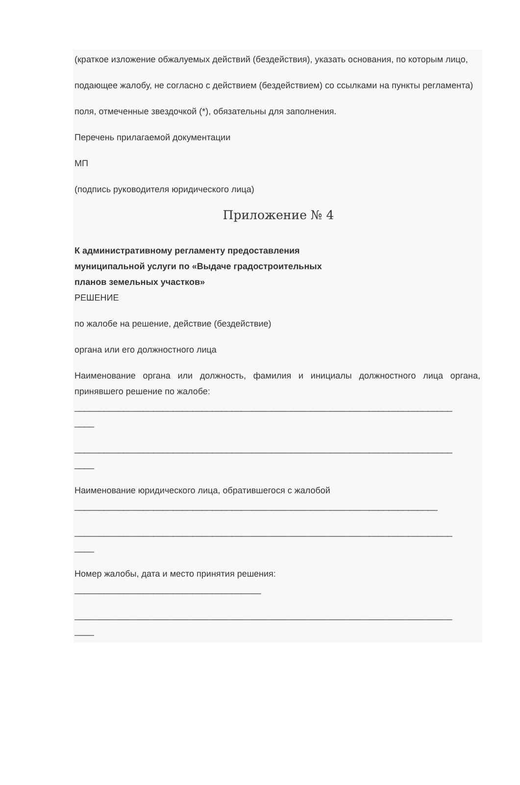(краткое изложение обжалуемых действий (бездействия), указать основания, по которым лицо,
подающее жалобу, не согласно с действием (бездействием) со ссылками на пункты регламента)
поля, отмеченные звездочкой (*), обязательны для заполнения.
Перечень прилагаемой документации
МП
(подпись руководителя юридического лица)
Приложение № 4
К административному регламенту предоставления
муниципальной услуги по «Выдаче градостроительных
планов земельных участков»
РЕШЕНИЕ
по жалобе на решение, действие (бездействие)
органа или его должностного лица
Наименование органа или должность, фамилия и инициалы должностного лица органа, принявшего решение по жалобе:
_____________________________________________________________________________
____
_____________________________________________________________________________
____
Наименование юридического лица, обратившегося с жалобой
__________________________________________________________________________
_____________________________________________________________________________
____
Номер жалобы, дата и место принятия решения:
______________________________________
_____________________________________________________________________________
____